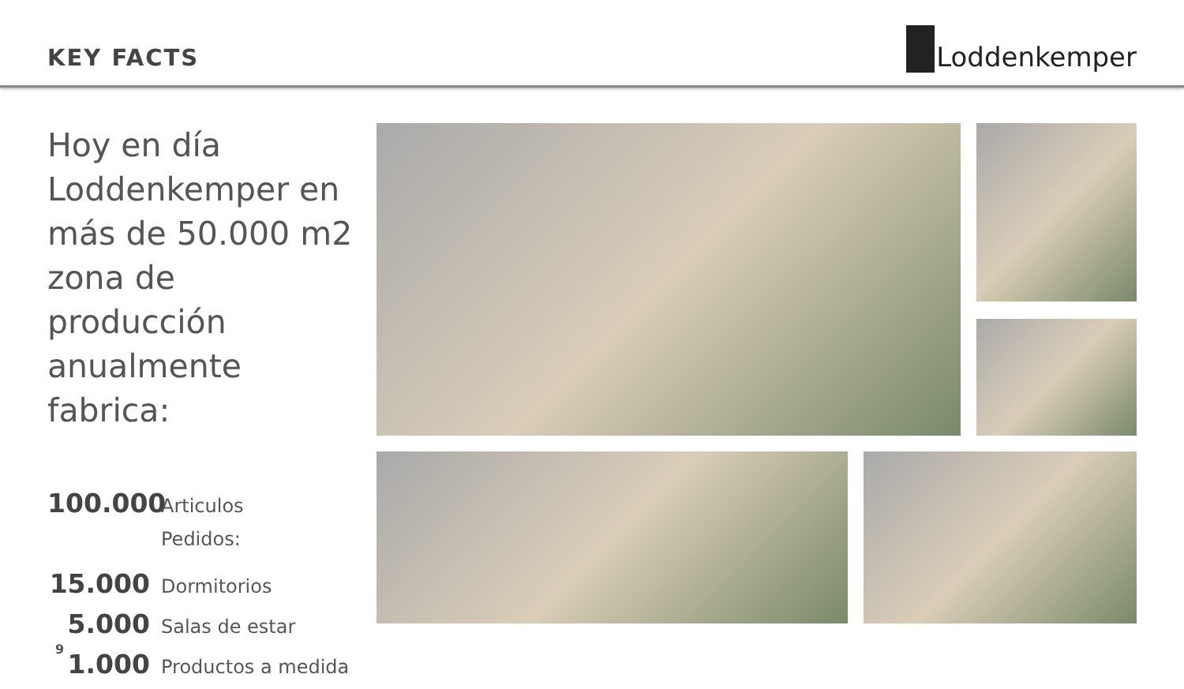KEY FACTS
Loddenkemper
Hoy en día Loddenkemper en más de 50.000 m2 zona de producción anualmente fabrica:
100.000 Articulos
Pedidos:
15.000 Dormitorios
5.000 Salas de estar
1.000 Productos a medida
9